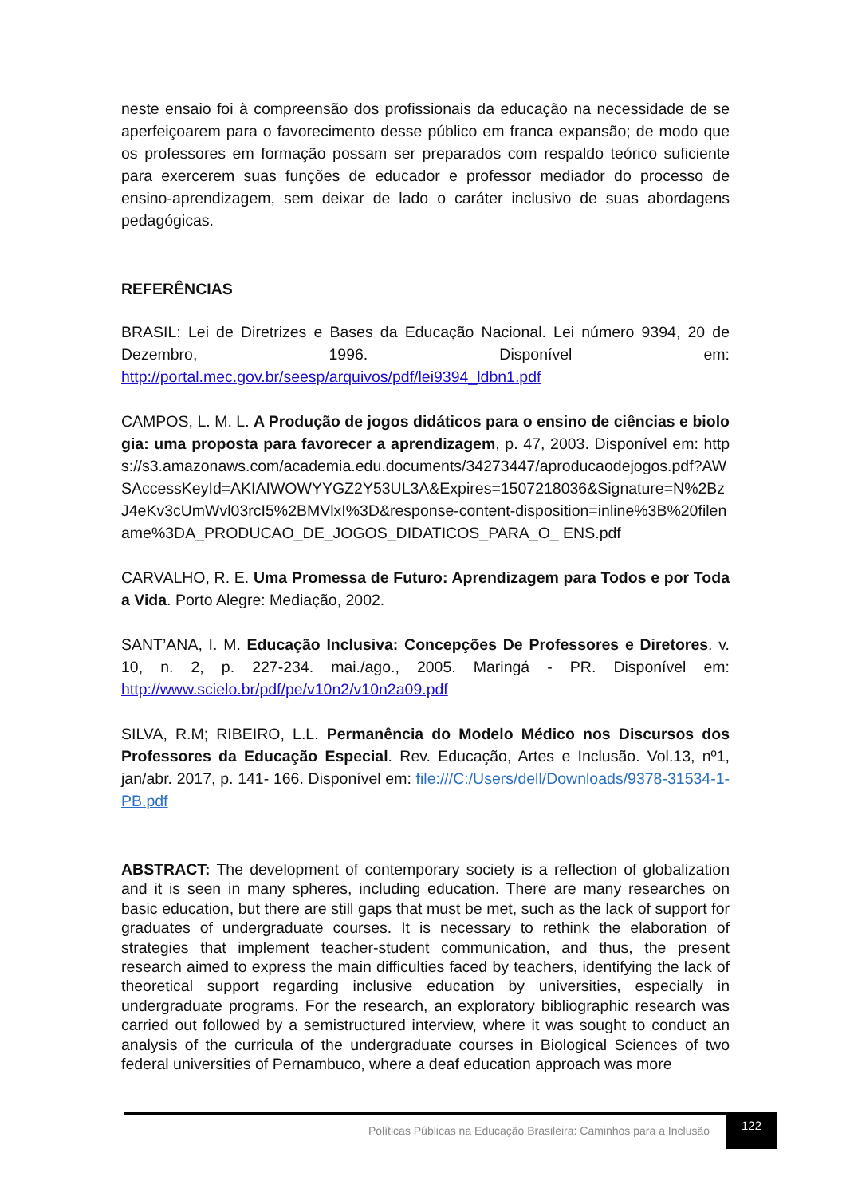neste ensaio foi à compreensão dos profissionais da educação na necessidade de se aperfeiçoarem para o favorecimento desse público em franca expansão; de modo que os professores em formação possam ser preparados com respaldo teórico suficiente para exercerem suas funções de educador e professor mediador do processo de ensino-aprendizagem, sem deixar de lado o caráter inclusivo de suas abordagens pedagógicas.
REFERÊNCIAS
BRASIL: Lei de Diretrizes e Bases da Educação Nacional. Lei número 9394, 20 de Dezembro, 1996. Disponível em: http://portal.mec.gov.br/seesp/arquivos/pdf/lei9394_ldbn1.pdf
CAMPOS, L. M. L. A Produção de jogos didáticos para o ensino de ciências e biologia: uma proposta para favorecer a aprendizagem, p. 47, 2003. Disponível em: https://s3.amazonaws.com/academia.edu.documents/34273447/aproducaodejogos.pdf?AWSAccessKeyId=AKIAIWOWYYGZ2Y53UL3A&Expires=1507218036&Signature=N%2BzJ4eKv3cUmWvl03rcI5%2BMVlxI%3D&response-content-disposition=inline%3B%20filename%3DA_PRODUCAO_DE_JOGOS_DIDATICOS_PARA_O_ ENS.pdf
CARVALHO, R. E. Uma Promessa de Futuro: Aprendizagem para Todos e por Toda a Vida. Porto Alegre: Mediação, 2002.
SANT’ANA, I. M. Educação Inclusiva: Concepções De Professores e Diretores. v. 10, n. 2, p. 227-234. mai./ago., 2005. Maringá - PR. Disponível em: http://www.scielo.br/pdf/pe/v10n2/v10n2a09.pdf
SILVA, R.M; RIBEIRO, L.L. Permanência do Modelo Médico nos Discursos dos Professores da Educação Especial. Rev. Educação, Artes e Inclusão. Vol.13, nº1, jan/abr. 2017, p. 141- 166. Disponível em: file:///C:/Users/dell/Downloads/9378-31534-1-PB.pdf
ABSTRACT: The development of contemporary society is a reflection of globalization and it is seen in many spheres, including education. There are many researches on basic education, but there are still gaps that must be met, such as the lack of support for graduates of undergraduate courses. It is necessary to rethink the elaboration of strategies that implement teacher-student communication, and thus, the present research aimed to express the main difficulties faced by teachers, identifying the lack of theoretical support regarding inclusive education by universities, especially in undergraduate programs. For the research, an exploratory bibliographic research was carried out followed by a semistructured interview, where it was sought to conduct an analysis of the curricula of the undergraduate courses in Biological Sciences of two federal universities of Pernambuco, where a deaf education approach was more
Políticas Públicas na Educação Brasileira: Caminhos para a Inclusão
122